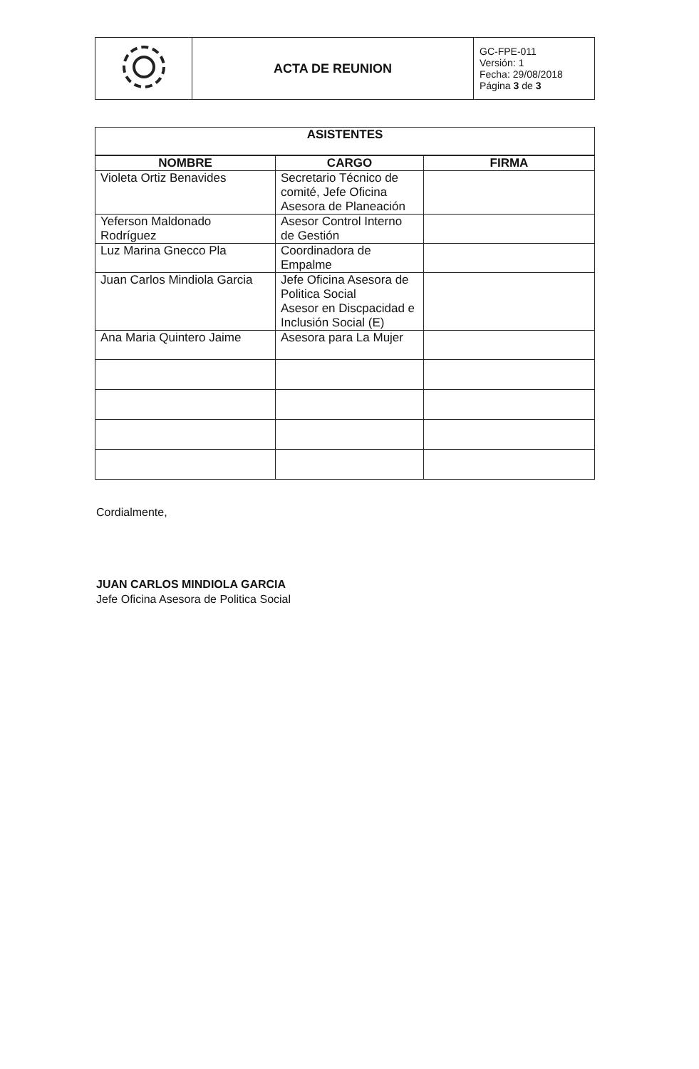| | ACTA DE REUNION | GC-FPE-011 Versión: 1 Fecha: 29/08/2018 Página 3 de 3 |
| ASISTENTES | | |
| --- | --- | --- |
| NOMBRE | CARGO | FIRMA |
| Violeta Ortiz Benavides | Secretario Técnico de comité, Jefe Oficina Asesora de Planeación | |
| Yeferson Maldonado Rodríguez | Asesor Control Interno de Gestión | |
| Luz Marina Gnecco Pla | Coordinadora de Empalme | |
| Juan Carlos Mindiola Garcia | Jefe Oficina Asesora de Politica Social Asesor en Discpacidad e Inclusión Social (E) | |
| Ana Maria Quintero Jaime | Asesora para La Mujer | |
Cordialmente,
JUAN CARLOS MINDIOLA GARCIA
Jefe Oficina Asesora de Politica Social